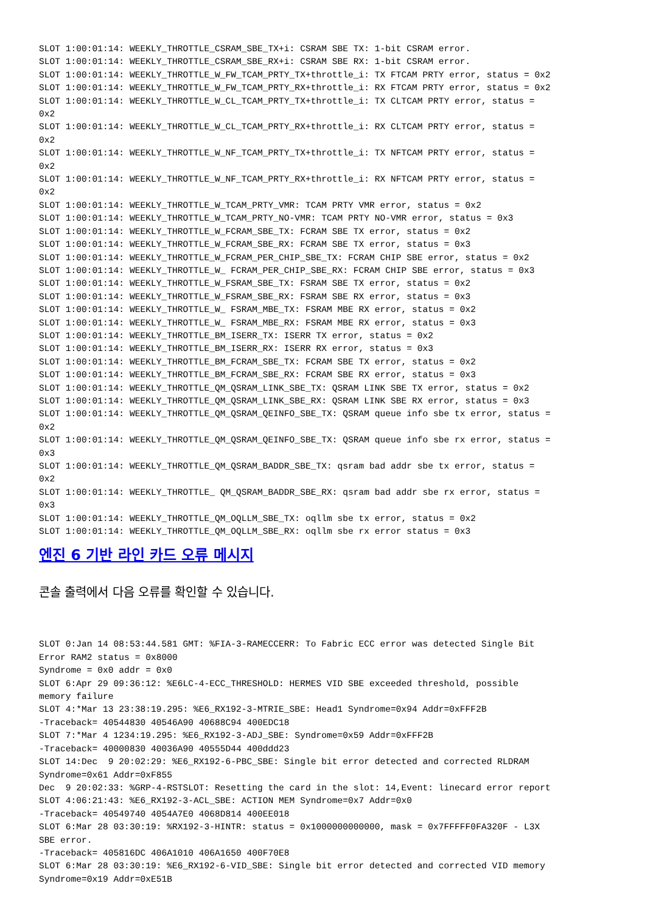SLOT 1:00:01:14: WEEKLY_THROTTLE_CSRAM_SBE_TX+i: CSRAM SBE TX: 1-bit CSRAM error.
SLOT 1:00:01:14: WEEKLY_THROTTLE_CSRAM_SBE_RX+i: CSRAM SBE RX: 1-bit CSRAM error.
SLOT 1:00:01:14: WEEKLY_THROTTLE_W_FW_TCAM_PRTY_TX+throttle_i: TX FTCAM PRTY error, status = 0x2
SLOT 1:00:01:14: WEEKLY_THROTTLE_W_FW_TCAM_PRTY_RX+throttle_i: RX FTCAM PRTY error, status = 0x2
SLOT 1:00:01:14: WEEKLY_THROTTLE_W_CL_TCAM_PRTY_TX+throttle_i: TX CLTCAM PRTY error, status =
0x2
SLOT 1:00:01:14: WEEKLY_THROTTLE_W_CL_TCAM_PRTY_RX+throttle_i: RX CLTCAM PRTY error, status =
0x2
SLOT 1:00:01:14: WEEKLY_THROTTLE_W_NF_TCAM_PRTY_TX+throttle_i: TX NFTCAM PRTY error, status =
0x2
SLOT 1:00:01:14: WEEKLY_THROTTLE_W_NF_TCAM_PRTY_RX+throttle_i: RX NFTCAM PRTY error, status =
0x2
SLOT 1:00:01:14: WEEKLY_THROTTLE_W_TCAM_PRTY_VMR: TCAM PRTY VMR error, status = 0x2
SLOT 1:00:01:14: WEEKLY_THROTTLE_W_TCAM_PRTY_NO-VMR: TCAM PRTY NO-VMR error, status = 0x3
SLOT 1:00:01:14: WEEKLY_THROTTLE_W_FCRAM_SBE_TX: FCRAM SBE TX error, status = 0x2
SLOT 1:00:01:14: WEEKLY_THROTTLE_W_FCRAM_SBE_RX: FCRAM SBE TX error, status = 0x3
SLOT 1:00:01:14: WEEKLY_THROTTLE_W_FCRAM_PER_CHIP_SBE_TX: FCRAM CHIP SBE error, status = 0x2
SLOT 1:00:01:14: WEEKLY_THROTTLE_W_ FCRAM_PER_CHIP_SBE_RX: FCRAM CHIP SBE error, status = 0x3
SLOT 1:00:01:14: WEEKLY_THROTTLE_W_FSRAM_SBE_TX: FSRAM SBE TX error, status = 0x2
SLOT 1:00:01:14: WEEKLY_THROTTLE_W_FSRAM_SBE_RX: FSRAM SBE RX error, status = 0x3
SLOT 1:00:01:14: WEEKLY_THROTTLE_W_ FSRAM_MBE_TX: FSRAM MBE RX error, status = 0x2
SLOT 1:00:01:14: WEEKLY_THROTTLE_W_ FSRAM_MBE_RX: FSRAM MBE RX error, status = 0x3
SLOT 1:00:01:14: WEEKLY_THROTTLE_BM_ISERR_TX: ISERR TX error, status = 0x2
SLOT 1:00:01:14: WEEKLY_THROTTLE_BM_ISERR_RX: ISERR RX error, status = 0x3
SLOT 1:00:01:14: WEEKLY_THROTTLE_BM_FCRAM_SBE_TX: FCRAM SBE TX error, status = 0x2
SLOT 1:00:01:14: WEEKLY_THROTTLE_BM_FCRAM_SBE_RX: FCRAM SBE RX error, status = 0x3
SLOT 1:00:01:14: WEEKLY_THROTTLE_QM_QSRAM_LINK_SBE_TX: QSRAM LINK SBE TX error, status = 0x2
SLOT 1:00:01:14: WEEKLY_THROTTLE_QM_QSRAM_LINK_SBE_RX: QSRAM LINK SBE RX error, status = 0x3
SLOT 1:00:01:14: WEEKLY_THROTTLE_QM_QSRAM_QEINFO_SBE_TX: QSRAM queue info sbe tx error, status =
0x2
SLOT 1:00:01:14: WEEKLY_THROTTLE_QM_QSRAM_QEINFO_SBE_TX: QSRAM queue info sbe rx error, status =
0x3
SLOT 1:00:01:14: WEEKLY_THROTTLE_QM_QSRAM_BADDR_SBE_TX: qsram bad addr sbe tx error, status =
0x2
SLOT 1:00:01:14: WEEKLY_THROTTLE_ QM_QSRAM_BADDR_SBE_RX: qsram bad addr sbe rx error, status =
0x3
SLOT 1:00:01:14: WEEKLY_THROTTLE_QM_OQLLM_SBE_TX: oqllm sbe tx error, status = 0x2
SLOT 1:00:01:14: WEEKLY_THROTTLE_QM_OQLLM_SBE_RX: oqllm sbe rx error status = 0x3
엔진 6 기반 라인 카드 오류 메시지
콘솔 출력에서 다음 오류를 확인할 수 있습니다.
SLOT 0:Jan 14 08:53:44.581 GMT: %FIA-3-RAMECCERR: To Fabric ECC error was detected Single Bit
Error RAM2 status = 0x8000
Syndrome = 0x0 addr = 0x0
SLOT 6:Apr 29 09:36:12: %E6LC-4-ECC_THRESHOLD: HERMES VID SBE exceeded threshold, possible
memory failure
SLOT 4:*Mar 13 23:38:19.295: %E6_RX192-3-MTRIE_SBE: Head1 Syndrome=0x94 Addr=0xFFF2B
-Traceback= 40544830 40546A90 40688C94 400EDC18
SLOT 7:*Mar 4 1234:19.295: %E6_RX192-3-ADJ_SBE: Syndrome=0x59 Addr=0xFFF2B
-Traceback= 40000830 40036A90 40555D44 400ddd23
SLOT 14:Dec  9 20:02:29: %E6_RX192-6-PBC_SBE: Single bit error detected and corrected RLDRAM
Syndrome=0x61 Addr=0xF855
Dec  9 20:02:33: %GRP-4-RSTSLOT: Resetting the card in the slot: 14,Event: linecard error report
SLOT 4:06:21:43: %E6_RX192-3-ACL_SBE: ACTION MEM Syndrome=0x7 Addr=0x0
-Traceback= 40549740 4054A7E0 4068D814 400EE018
SLOT 6:Mar 28 03:30:19: %RX192-3-HINTR: status = 0x1000000000000, mask = 0x7FFFFF0FA320F - L3X
SBE error.
-Traceback= 405816DC 406A1010 406A1650 400F70E8
SLOT 6:Mar 28 03:30:19: %E6_RX192-6-VID_SBE: Single bit error detected and corrected VID memory
Syndrome=0x19 Addr=0xE51B